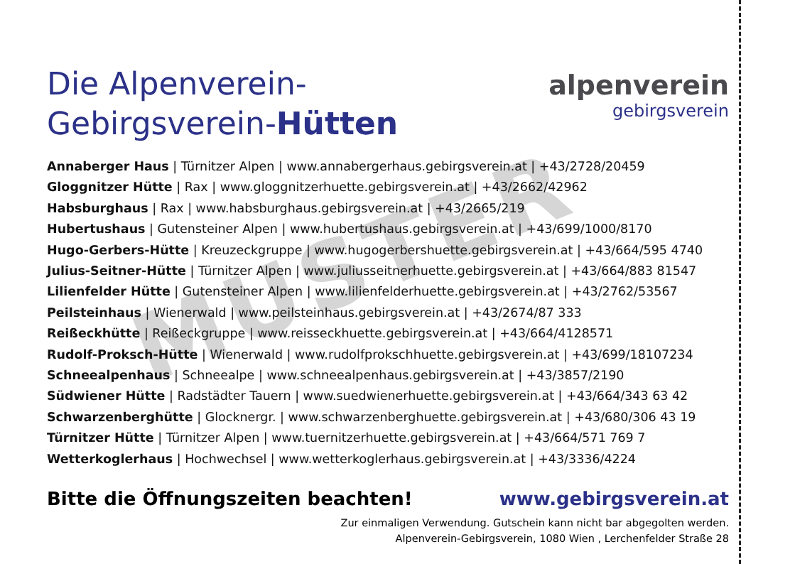MUSTER
Die Alpenverein-
Gebirgsverein-Hütten
alpenverein
gebirgsverein
Annaberger Haus | Türnitzer Alpen | www.annabergerhaus.gebirgsverein.at | +43/2728/20459
Gloggnitzer Hütte | Rax | www.gloggnitzerhuette.gebirgsverein.at | +43/2662/42962
Habsburghaus | Rax | www.habsburghaus.gebirgsverein.at | +43/2665/219
Hubertushaus | Gutensteiner Alpen | www.hubertushaus.gebirgsverein.at | +43/699/1000/8170
Hugo-Gerbers-Hütte | Kreuzeckgruppe | www.hugogerbershuette.gebirgsverein.at | +43/664/595 4740
Julius-Seitner-Hütte | Türnitzer Alpen | www.juliusseitnerhuette.gebirgsverein.at | +43/664/883 81547
Lilienfelder Hütte | Gutensteiner Alpen | www.lilienfelderhuette.gebirgsverein.at | +43/2762/53567
Peilsteinhaus | Wienerwald | www.peilsteinhaus.gebirgsverein.at | +43/2674/87 333
Reißeckhütte | Reißeckgruppe | www.reisseckhuette.gebirgsverein.at | +43/664/4128571
Rudolf-Proksch-Hütte | Wienerwald | www.rudolfprokschhuette.gebirgsverein.at | +43/699/18107234
Schneealpenhaus | Schneealpe | www.schneealpenhaus.gebirgsverein.at | +43/3857/2190
Südwiener Hütte | Radstädter Tauern | www.suedwienerhuette.gebirgsverein.at | +43/664/343 63 42
Schwarzenberghütte | Glocknergr. | www.schwarzenberghuette.gebirgsverein.at | +43/680/306 43 19
Türnitzer Hütte | Türnitzer Alpen | www.tuernitzerhuette.gebirgsverein.at | +43/664/571 769 7
Wetterkoglerhaus | Hochwechsel | www.wetterkoglerhaus.gebirgsverein.at | +43/3336/4224
Bitte die Öffnungszeiten beachten! www.gebirgsverein.at
Zur einmaligen Verwendung. Gutschein kann nicht bar abgegolten werden.
Alpenverein-Gebirgsverein, 1080 Wien , Lerchenfelder Straße 28